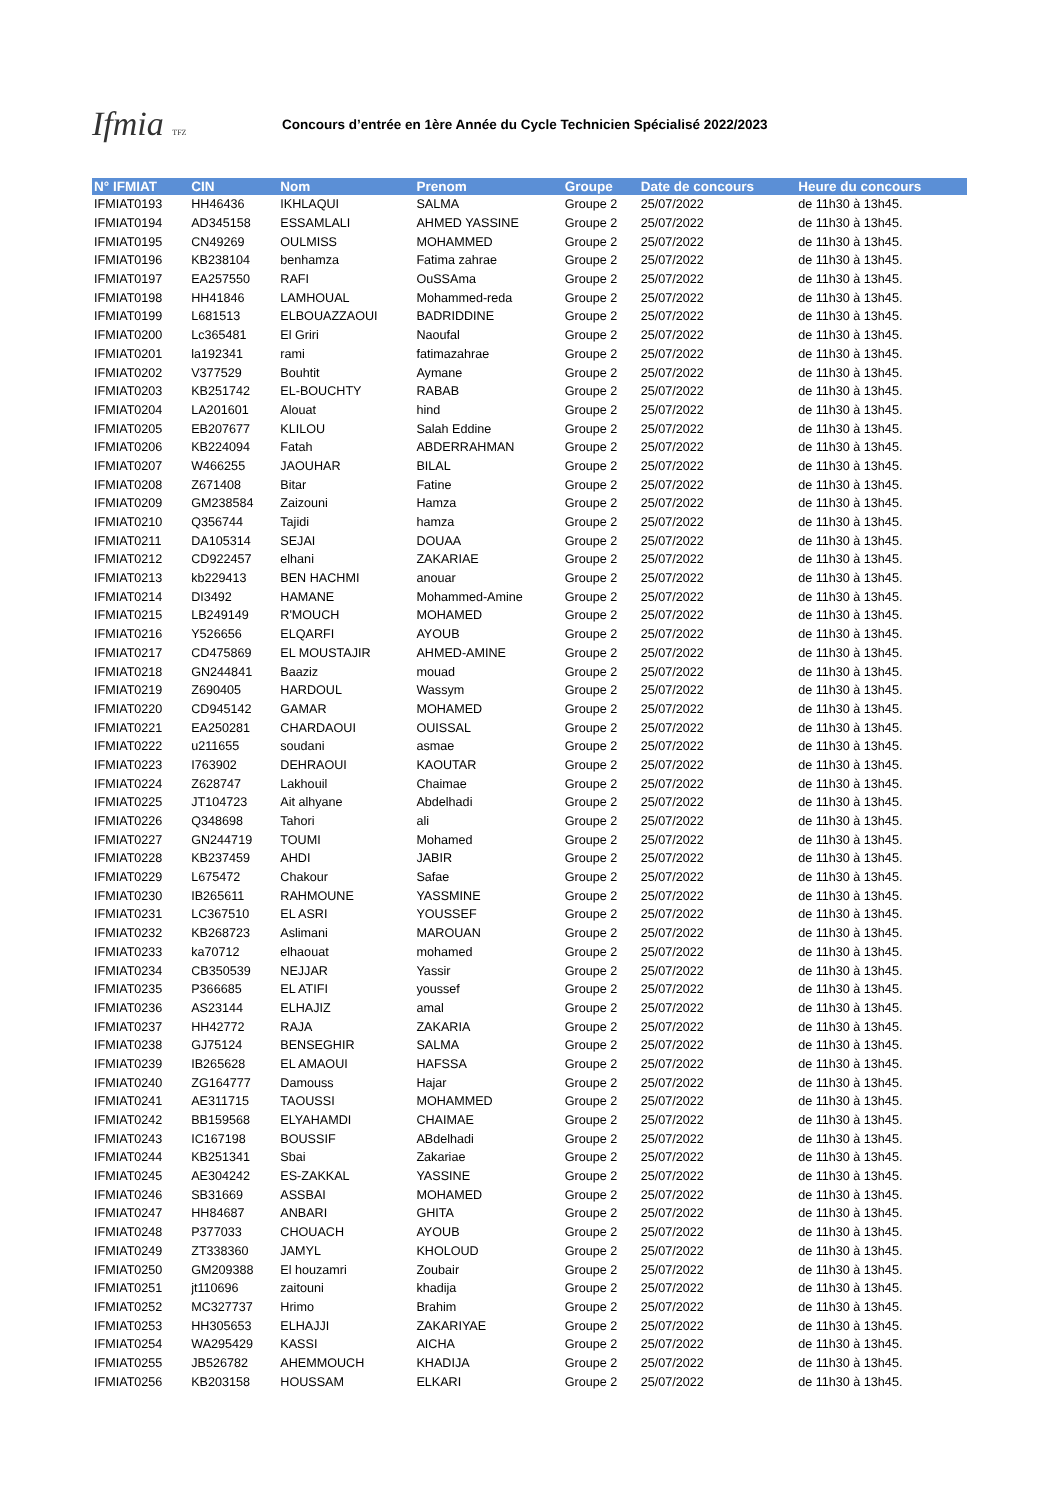Ifmia TFZ
Concours d’entrée en 1ère Année du Cycle Technicien Spécialisé 2022/2023
| N° IFMIAT | CIN | Nom | Prenom | Groupe | Date de concours | Heure du concours |
| --- | --- | --- | --- | --- | --- | --- |
| IFMIAT0193 | HH46436 | IKHLAQUI | SALMA | Groupe 2 | 25/07/2022 | de 11h30 à 13h45. |
| IFMIAT0194 | AD345158 | ESSAMLALI | AHMED YASSINE | Groupe 2 | 25/07/2022 | de 11h30 à 13h45. |
| IFMIAT0195 | CN49269 | OULMISS | MOHAMMED | Groupe 2 | 25/07/2022 | de 11h30 à 13h45. |
| IFMIAT0196 | KB238104 | benhamza | Fatima zahrae | Groupe 2 | 25/07/2022 | de 11h30 à 13h45. |
| IFMIAT0197 | EA257550 | RAFI | OuSSAma | Groupe 2 | 25/07/2022 | de 11h30 à 13h45. |
| IFMIAT0198 | HH41846 | LAMHOUAL | Mohammed-reda | Groupe 2 | 25/07/2022 | de 11h30 à 13h45. |
| IFMIAT0199 | L681513 | ELBOUAZZAOUI | BADRIDDINE | Groupe 2 | 25/07/2022 | de 11h30 à 13h45. |
| IFMIAT0200 | Lc365481 | El Griri | Naoufal | Groupe 2 | 25/07/2022 | de 11h30 à 13h45. |
| IFMIAT0201 | la192341 | rami | fatimazahrae | Groupe 2 | 25/07/2022 | de 11h30 à 13h45. |
| IFMIAT0202 | V377529 | Bouhtit | Aymane | Groupe 2 | 25/07/2022 | de 11h30 à 13h45. |
| IFMIAT0203 | KB251742 | EL-BOUCHTY | RABAB | Groupe 2 | 25/07/2022 | de 11h30 à 13h45. |
| IFMIAT0204 | LA201601 | Alouat | hind | Groupe 2 | 25/07/2022 | de 11h30 à 13h45. |
| IFMIAT0205 | EB207677 | KLILOU | Salah Eddine | Groupe 2 | 25/07/2022 | de 11h30 à 13h45. |
| IFMIAT0206 | KB224094 | Fatah | ABDERRAHMAN | Groupe 2 | 25/07/2022 | de 11h30 à 13h45. |
| IFMIAT0207 | W466255 | JAOUHAR | BILAL | Groupe 2 | 25/07/2022 | de 11h30 à 13h45. |
| IFMIAT0208 | Z671408 | Bitar | Fatine | Groupe 2 | 25/07/2022 | de 11h30 à 13h45. |
| IFMIAT0209 | GM238584 | Zaizouni | Hamza | Groupe 2 | 25/07/2022 | de 11h30 à 13h45. |
| IFMIAT0210 | Q356744 | Tajidi | hamza | Groupe 2 | 25/07/2022 | de 11h30 à 13h45. |
| IFMIAT0211 | DA105314 | SEJAI | DOUAA | Groupe 2 | 25/07/2022 | de 11h30 à 13h45. |
| IFMIAT0212 | CD922457 | elhani | ZAKARIAE | Groupe 2 | 25/07/2022 | de 11h30 à 13h45. |
| IFMIAT0213 | kb229413 | BEN HACHMI | anouar | Groupe 2 | 25/07/2022 | de 11h30 à 13h45. |
| IFMIAT0214 | DI3492 | HAMANE | Mohammed-Amine | Groupe 2 | 25/07/2022 | de 11h30 à 13h45. |
| IFMIAT0215 | LB249149 | R'MOUCH | MOHAMED | Groupe 2 | 25/07/2022 | de 11h30 à 13h45. |
| IFMIAT0216 | Y526656 | ELQARFI | AYOUB | Groupe 2 | 25/07/2022 | de 11h30 à 13h45. |
| IFMIAT0217 | CD475869 | EL MOUSTAJIR | AHMED-AMINE | Groupe 2 | 25/07/2022 | de 11h30 à 13h45. |
| IFMIAT0218 | GN244841 | Baaziz | mouad | Groupe 2 | 25/07/2022 | de 11h30 à 13h45. |
| IFMIAT0219 | Z690405 | HARDOUL | Wassym | Groupe 2 | 25/07/2022 | de 11h30 à 13h45. |
| IFMIAT0220 | CD945142 | GAMAR | MOHAMED | Groupe 2 | 25/07/2022 | de 11h30 à 13h45. |
| IFMIAT0221 | EA250281 | CHARDAOUI | OUISSAL | Groupe 2 | 25/07/2022 | de 11h30 à 13h45. |
| IFMIAT0222 | u211655 | soudani | asmae | Groupe 2 | 25/07/2022 | de 11h30 à 13h45. |
| IFMIAT0223 | I763902 | DEHRAOUI | KAOUTAR | Groupe 2 | 25/07/2022 | de 11h30 à 13h45. |
| IFMIAT0224 | Z628747 | Lakhouil | Chaimae | Groupe 2 | 25/07/2022 | de 11h30 à 13h45. |
| IFMIAT0225 | JT104723 | Ait alhyane | Abdelhadi | Groupe 2 | 25/07/2022 | de 11h30 à 13h45. |
| IFMIAT0226 | Q348698 | Tahori | ali | Groupe 2 | 25/07/2022 | de 11h30 à 13h45. |
| IFMIAT0227 | GN244719 | TOUMI | Mohamed | Groupe 2 | 25/07/2022 | de 11h30 à 13h45. |
| IFMIAT0228 | KB237459 | AHDI | JABIR | Groupe 2 | 25/07/2022 | de 11h30 à 13h45. |
| IFMIAT0229 | L675472 | Chakour | Safae | Groupe 2 | 25/07/2022 | de 11h30 à 13h45. |
| IFMIAT0230 | IB265611 | RAHMOUNE | YASSMINE | Groupe 2 | 25/07/2022 | de 11h30 à 13h45. |
| IFMIAT0231 | LC367510 | EL ASRI | YOUSSEF | Groupe 2 | 25/07/2022 | de 11h30 à 13h45. |
| IFMIAT0232 | KB268723 | Aslimani | MAROUAN | Groupe 2 | 25/07/2022 | de 11h30 à 13h45. |
| IFMIAT0233 | ka70712 | elhaouat | mohamed | Groupe 2 | 25/07/2022 | de 11h30 à 13h45. |
| IFMIAT0234 | CB350539 | NEJJAR | Yassir | Groupe 2 | 25/07/2022 | de 11h30 à 13h45. |
| IFMIAT0235 | P366685 | EL ATIFI | youssef | Groupe 2 | 25/07/2022 | de 11h30 à 13h45. |
| IFMIAT0236 | AS23144 | ELHAJIZ | amal | Groupe 2 | 25/07/2022 | de 11h30 à 13h45. |
| IFMIAT0237 | HH42772 | RAJA | ZAKARIA | Groupe 2 | 25/07/2022 | de 11h30 à 13h45. |
| IFMIAT0238 | GJ75124 | BENSEGHIR | SALMA | Groupe 2 | 25/07/2022 | de 11h30 à 13h45. |
| IFMIAT0239 | IB265628 | EL AMAOUI | HAFSSA | Groupe 2 | 25/07/2022 | de 11h30 à 13h45. |
| IFMIAT0240 | ZG164777 | Damouss | Hajar | Groupe 2 | 25/07/2022 | de 11h30 à 13h45. |
| IFMIAT0241 | AE311715 | TAOUSSI | MOHAMMED | Groupe 2 | 25/07/2022 | de 11h30 à 13h45. |
| IFMIAT0242 | BB159568 | ELYAHAMDI | CHAIMAE | Groupe 2 | 25/07/2022 | de 11h30 à 13h45. |
| IFMIAT0243 | IC167198 | BOUSSIF | ABdelhadi | Groupe 2 | 25/07/2022 | de 11h30 à 13h45. |
| IFMIAT0244 | KB251341 | Sbai | Zakariae | Groupe 2 | 25/07/2022 | de 11h30 à 13h45. |
| IFMIAT0245 | AE304242 | ES-ZAKKAL | YASSINE | Groupe 2 | 25/07/2022 | de 11h30 à 13h45. |
| IFMIAT0246 | SB31669 | ASSBAI | MOHAMED | Groupe 2 | 25/07/2022 | de 11h30 à 13h45. |
| IFMIAT0247 | HH84687 | ANBARI | GHITA | Groupe 2 | 25/07/2022 | de 11h30 à 13h45. |
| IFMIAT0248 | P377033 | CHOUACH | AYOUB | Groupe 2 | 25/07/2022 | de 11h30 à 13h45. |
| IFMIAT0249 | ZT338360 | JAMYL | KHOLOUD | Groupe 2 | 25/07/2022 | de 11h30 à 13h45. |
| IFMIAT0250 | GM209388 | El houzamri | Zoubair | Groupe 2 | 25/07/2022 | de 11h30 à 13h45. |
| IFMIAT0251 | jt110696 | zaitouni | khadija | Groupe 2 | 25/07/2022 | de 11h30 à 13h45. |
| IFMIAT0252 | MC327737 | Hrimo | Brahim | Groupe 2 | 25/07/2022 | de 11h30 à 13h45. |
| IFMIAT0253 | HH305653 | ELHAJJI | ZAKARIYAE | Groupe 2 | 25/07/2022 | de 11h30 à 13h45. |
| IFMIAT0254 | WA295429 | KASSI | AICHA | Groupe 2 | 25/07/2022 | de 11h30 à 13h45. |
| IFMIAT0255 | JB526782 | AHEMMOUCH | KHADIJA | Groupe 2 | 25/07/2022 | de 11h30 à 13h45. |
| IFMIAT0256 | KB203158 | HOUSSAM | ELKARI | Groupe 2 | 25/07/2022 | de 11h30 à 13h45. |